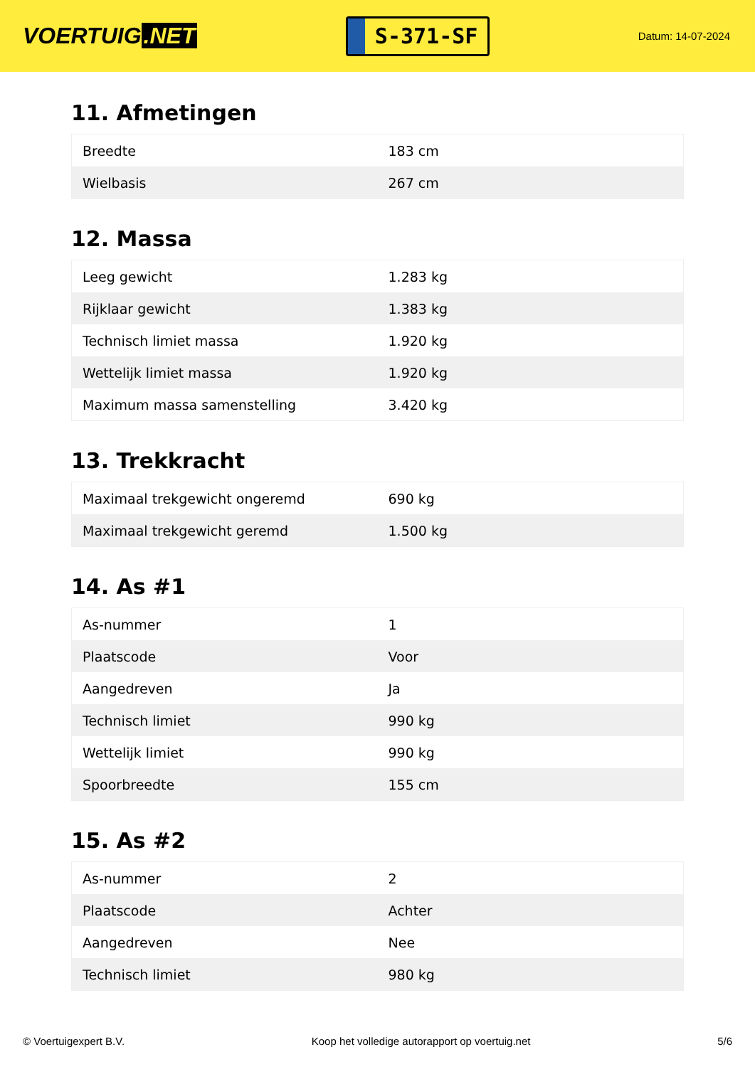VOERTUIG.NET
S-371-SF
Datum: 14-07-2024
11. Afmetingen
| Breedte | 183 cm |
| Wielbasis | 267 cm |
12. Massa
| Leeg gewicht | 1.283 kg |
| Rijklaar gewicht | 1.383 kg |
| Technisch limiet massa | 1.920 kg |
| Wettelijk limiet massa | 1.920 kg |
| Maximum massa samenstelling | 3.420 kg |
13. Trekkracht
| Maximaal trekgewicht ongeremd | 690 kg |
| Maximaal trekgewicht geremd | 1.500 kg |
14. As #1
| As-nummer | 1 |
| Plaatscode | Voor |
| Aangedreven | Ja |
| Technisch limiet | 990 kg |
| Wettelijk limiet | 990 kg |
| Spoorbreedte | 155 cm |
15. As #2
| As-nummer | 2 |
| Plaatscode | Achter |
| Aangedreven | Nee |
| Technisch limiet | 980 kg |
© Voertuigexpert B.V. Koop het volledige autorapport op voertuig.net 5/6